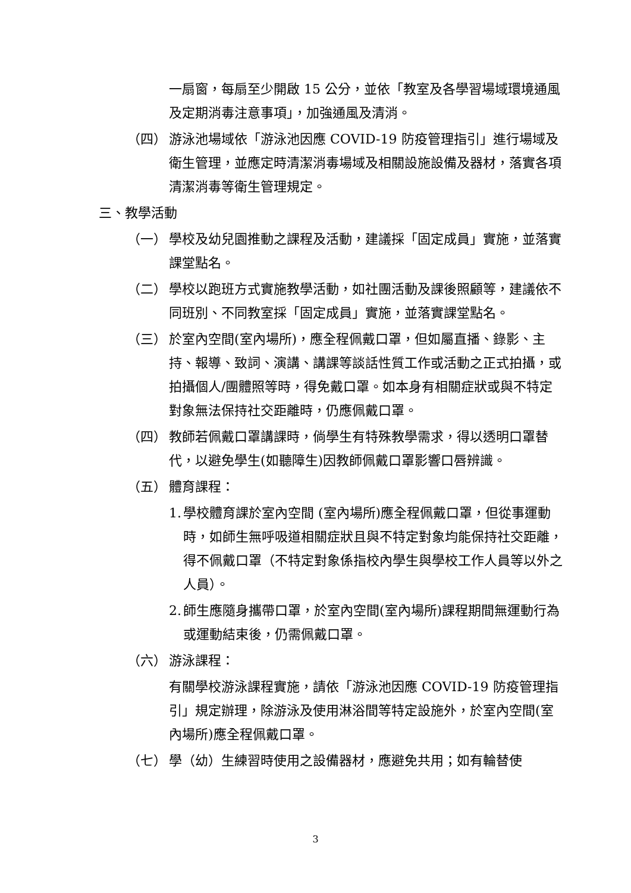一扇窗，每扇至少開啟 15 公分，並依「教室及各學習場域環境通風及定期消毒注意事項」，加強通風及清消。
（四） 游泳池場域依「游泳池因應 COVID-19 防疫管理指引」進行場域及衛生管理，並應定時清潔消毒場域及相關設施設備及器材，落實各項清潔消毒等衛生管理規定。
三、教學活動
（一） 學校及幼兒園推動之課程及活動，建議採「固定成員」實施，並落實課堂點名。
（二） 學校以跑班方式實施教學活動，如社團活動及課後照顧等，建議依不同班別、不同教室採「固定成員」實施，並落實課堂點名。
（三） 於室內空間(室內場所)，應全程佩戴口罩，但如屬直播、錄影、主持、報導、致詞、演講、講課等談話性質工作或活動之正式拍攝，或拍攝個人/團體照等時，得免戴口罩。如本身有相關症狀或與不特定對象無法保持社交距離時，仍應佩戴口罩。
（四） 教師若佩戴口罩講課時，倘學生有特殊教學需求，得以透明口罩替代，以避免學生(如聽障生)因教師佩戴口罩影響口唇辨識。
（五） 體育課程：
1. 學校體育課於室內空間 (室內場所)應全程佩戴口罩，但從事運動時，如師生無呼吸道相關症狀且與不特定對象均能保持社交距離，得不佩戴口罩（不特定對象係指校內學生與學校工作人員等以外之人員）。
2. 師生應隨身攜帶口罩，於室內空間(室內場所)課程期間無運動行為或運動結束後，仍需佩戴口罩。
（六） 游泳課程：
有關學校游泳課程實施，請依「游泳池因應 COVID-19 防疫管理指引」規定辦理，除游泳及使用淋浴間等特定設施外，於室內空間(室內場所)應全程佩戴口罩。
（七） 學（幼）生練習時使用之設備器材，應避免共用；如有輪替使
3